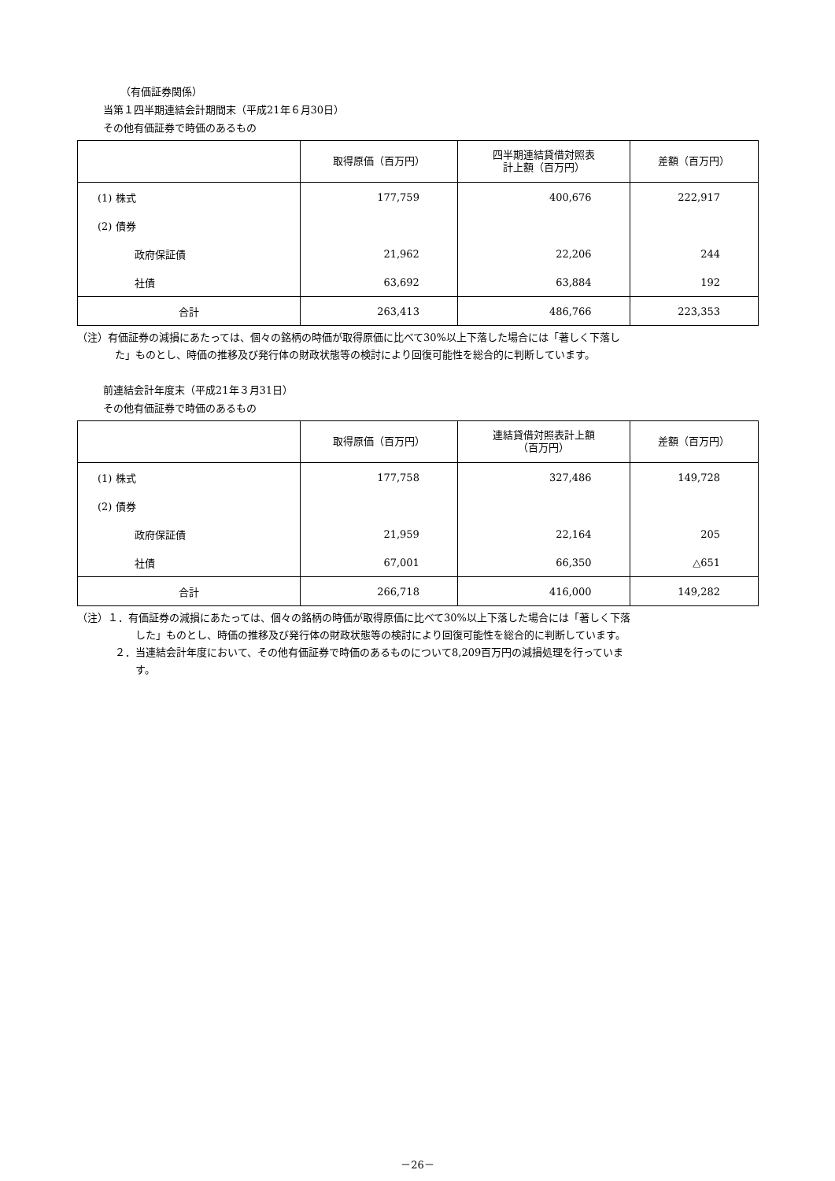（有価証券関係）
当第１四半期連結会計期間末（平成21年６月30日）
その他有価証券で時価のあるもの
| | 取得原価（百万円） | 四半期連結貸借対照表 計上額（百万円） | 差額（百万円） |
| --- | --- | --- | --- |
| (1) 株式 | 177,759 | 400,676 | 222,917 |
| (2) 債券 | | | |
| 政府保証債 | 21,962 | 22,206 | 244 |
| 社債 | 63,692 | 63,884 | 192 |
| 合計 | 263,413 | 486,766 | 223,353 |
（注）有価証券の減損にあたっては、個々の銘柄の時価が取得原価に比べて30%以上下落した場合には「著しく下落し
た」ものとし、時価の推移及び発行体の財政状態等の検討により回復可能性を総合的に判断しています。
前連結会計年度末（平成21年３月31日）
その他有価証券で時価のあるもの
| | 取得原価（百万円） | 連結貸借対照表計上額 （百万円） | 差額（百万円） |
| --- | --- | --- | --- |
| (1) 株式 | 177,758 | 327,486 | 149,728 |
| (2) 債券 | | | |
| 政府保証債 | 21,959 | 22,164 | 205 |
| 社債 | 67,001 | 66,350 | △651 |
| 合計 | 266,718 | 416,000 | 149,282 |
（注）１．有価証券の減損にあたっては、個々の銘柄の時価が取得原価に比べて30%以上下落した場合には「著しく下落
した」ものとし、時価の推移及び発行体の財政状態等の検討により回復可能性を総合的に判断しています。
２．当連結会計年度において、その他有価証券で時価のあるものについて8,209百万円の減損処理を行っていま
す。
－26－